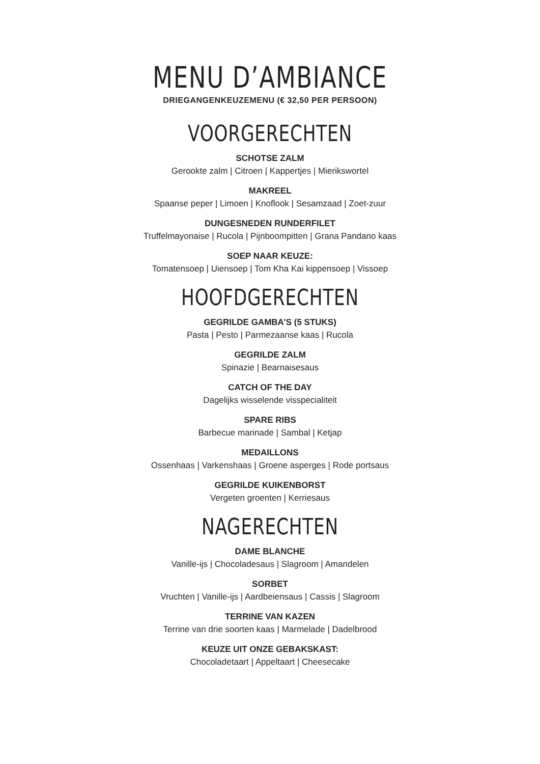MENU D’AMBIANCE
DRIEGANGENKEUZEMENU (€ 32,50 PER PERSOON)
VOORGERECHTEN
SCHOTSE ZALM
Gerookte zalm | Citroen | Kappertjes | Mierikswortel
MAKREEL
Spaanse peper | Limoen | Knoflook | Sesamzaad | Zoet-zuur
DUNGESNEDEN RUNDERFILET
Truffelmayonaise | Rucola | Pijnboompitten | Grana Pandano kaas
SOEP NAAR KEUZE:
Tomatensoep | Uiensoep | Tom Kha Kai kippensoep | Vissoep
HOOFDGERECHTEN
GEGRILDE GAMBA’S (5 STUKS)
Pasta | Pesto | Parmezaanse kaas | Rucola
GEGRILDE ZALM
Spinazie | Bearnaisesaus
CATCH OF THE DAY
Dagelijks wisselende visspecialiteit
SPARE RIBS
Barbecue marinade | Sambal | Ketjap
MEDAILLONS
Ossenhaas | Varkenshaas | Groene asperges | Rode portsaus
GEGRILDE KUIKENBORST
Vergeten groenten | Kerriesaus
NAGERECHTEN
DAME BLANCHE
Vanille-ijs | Chocoladesaus | Slagroom | Amandelen
SORBET
Vruchten | Vanille-ijs | Aardbeiensaus | Cassis | Slagroom
TERRINE VAN KAZEN
Terrine van drie soorten kaas | Marmelade | Dadelbrood
KEUZE UIT ONZE GEBAKSKAST:
Chocoladetaart | Appeltaart | Cheesecake